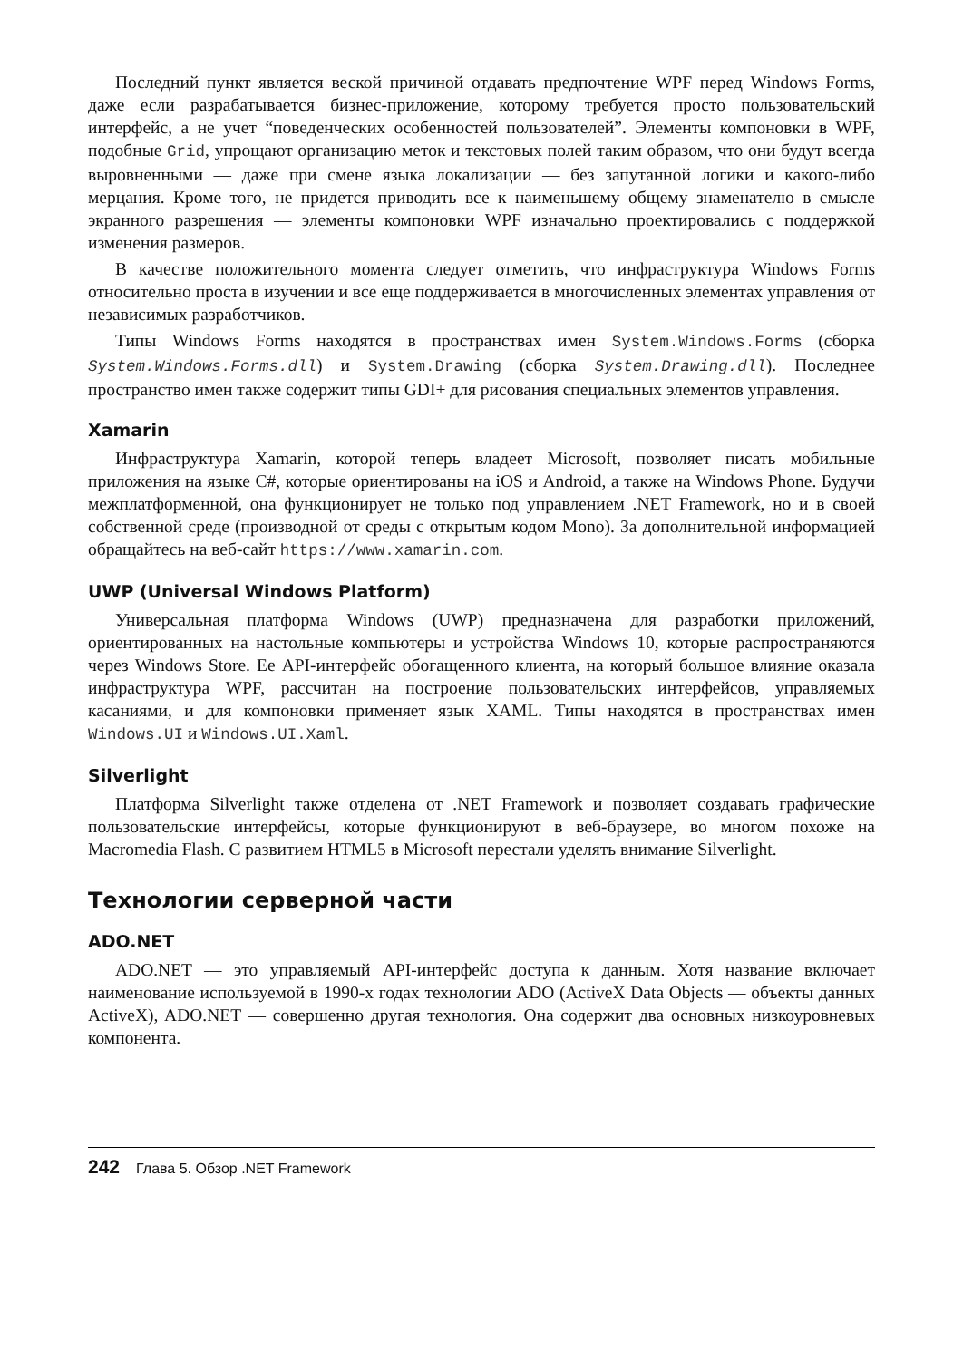Последний пункт является веской причиной отдавать предпочтение WPF перед Windows Forms, даже если разрабатывается бизнес-приложение, которому требуется просто пользовательский интерфейс, а не учет “поведенческих особенностей пользователей”. Элементы компоновки в WPF, подобные Grid, упрощают организацию меток и текстовых полей таким образом, что они будут всегда выровненными — даже при смене языка локализации — без запутанной логики и какого-либо мерцания. Кроме того, не придется приводить все к наименьшему общему знаменателю в смысле экранного разрешения — элементы компоновки WPF изначально проектировались с поддержкой изменения размеров.
В качестве положительного момента следует отметить, что инфраструктура Windows Forms относительно проста в изучении и все еще поддерживается в многочисленных элементах управления от независимых разработчиков.
Типы Windows Forms находятся в пространствах имен System.Windows.Forms (сборка System.Windows.Forms.dll) и System.Drawing (сборка System.Drawing.dll). Последнее пространство имен также содержит типы GDI+ для рисования специальных элементов управления.
Xamarin
Инфраструктура Xamarin, которой теперь владеет Microsoft, позволяет писать мобильные приложения на языке C#, которые ориентированы на iOS и Android, а также на Windows Phone. Будучи межплатформенной, она функционирует не только под управлением .NET Framework, но и в своей собственной среде (производной от среды с открытым кодом Mono). За дополнительной информацией обращайтесь на веб-сайт https://www.xamarin.com.
UWP (Universal Windows Platform)
Универсальная платформа Windows (UWP) предназначена для разработки приложений, ориентированных на настольные компьютеры и устройства Windows 10, которые распространяются через Windows Store. Ее API-интерфейс обогащенного клиента, на который большое влияние оказала инфраструктура WPF, рассчитан на построение пользовательских интерфейсов, управляемых касаниями, и для компоновки применяет язык XAML. Типы находятся в пространствах имен Windows.UI и Windows.UI.Xaml.
Silverlight
Платформа Silverlight также отделена от .NET Framework и позволяет создавать графические пользовательские интерфейсы, которые функционируют в веб-браузере, во многом похоже на Macromedia Flash. С развитием HTML5 в Microsoft перестали уделять внимание Silverlight.
Технологии серверной части
ADO.NET
ADO.NET — это управляемый API-интерфейс доступа к данным. Хотя название включает наименование используемой в 1990-х годах технологии ADO (ActiveX Data Objects — объекты данных ActiveX), ADO.NET — совершенно другая технология. Она содержит два основных низкоуровневых компонента.
242 Глава 5. Обзор .NET Framework